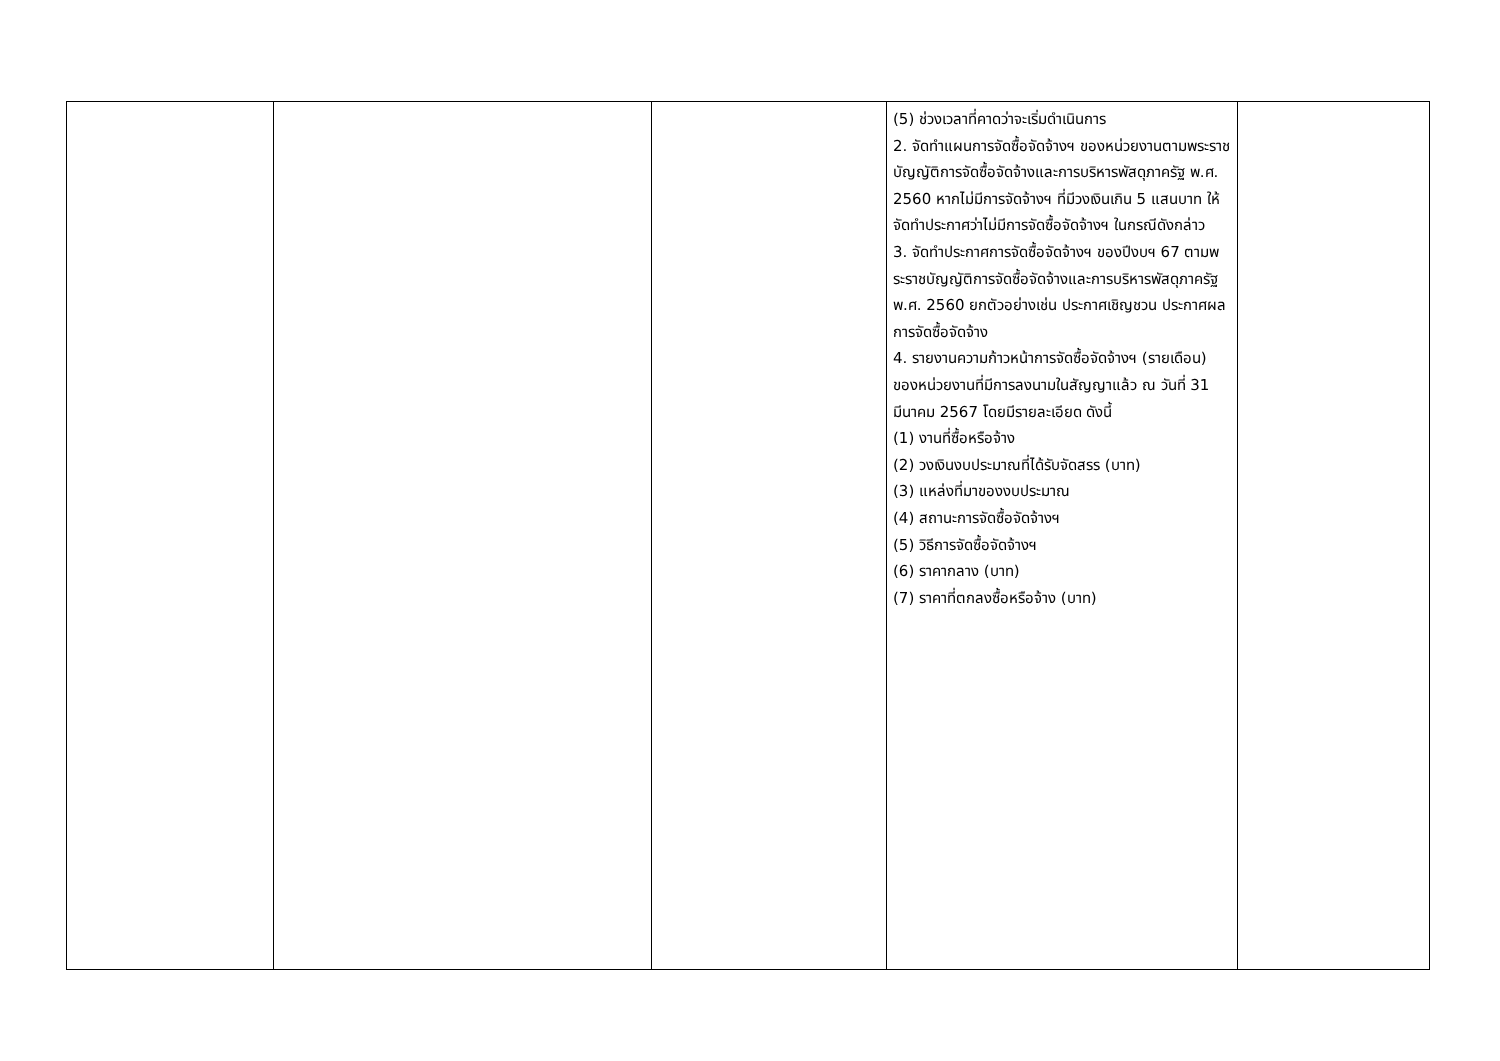| | | | (5) ช่วงเวลาที่คาดว่าจะเริ่มดำเนินการ 2. จัดทำแผนการจัดซื้อจัดจ้างฯ ของหน่วยงานตามพระราชบัญญัติการจัดซื้อจัดจ้างและการบริหารพัสดุภาครัฐ พ.ศ. 2560 หากไม่มีการจัดจ้างฯ ที่มีวงเงินเกิน 5 แสนบาท ให้จัดทำประกาศว่าไม่มีการจัดซื้อจัดจ้างฯ ในกรณีดังกล่าว 3. จัดทำประกาศการจัดซื้อจัดจ้างฯ ของปีงบฯ 67 ตามพระราชบัญญัติการจัดซื้อจัดจ้างและการบริหารพัสดุภาครัฐ พ.ศ. 2560 ยกตัวอย่างเช่น ประกาศเชิญชวน ประกาศผลการจัดซื้อจัดจ้าง 4. รายงานความก้าวหน้าการจัดซื้อจัดจ้างฯ (รายเดือน) ของหน่วยงานที่มีการลงนามในสัญญาแล้ว ณ วันที่ 31 มีนาคม 2567 โดยมีรายละเอียด ดังนี้ (1) งานที่ซื้อหรือจ้าง (2) วงเงินงบประมาณที่ได้รับจัดสรร (บาท) (3) แหล่งที่มาของงบประมาณ (4) สถานะการจัดซื้อจัดจ้างฯ (5) วิธีการจัดซื้อจัดจ้างฯ (6) ราคากลาง (บาท) (7) ราคาที่ตกลงซื้อหรือจ้าง (บาท) | |